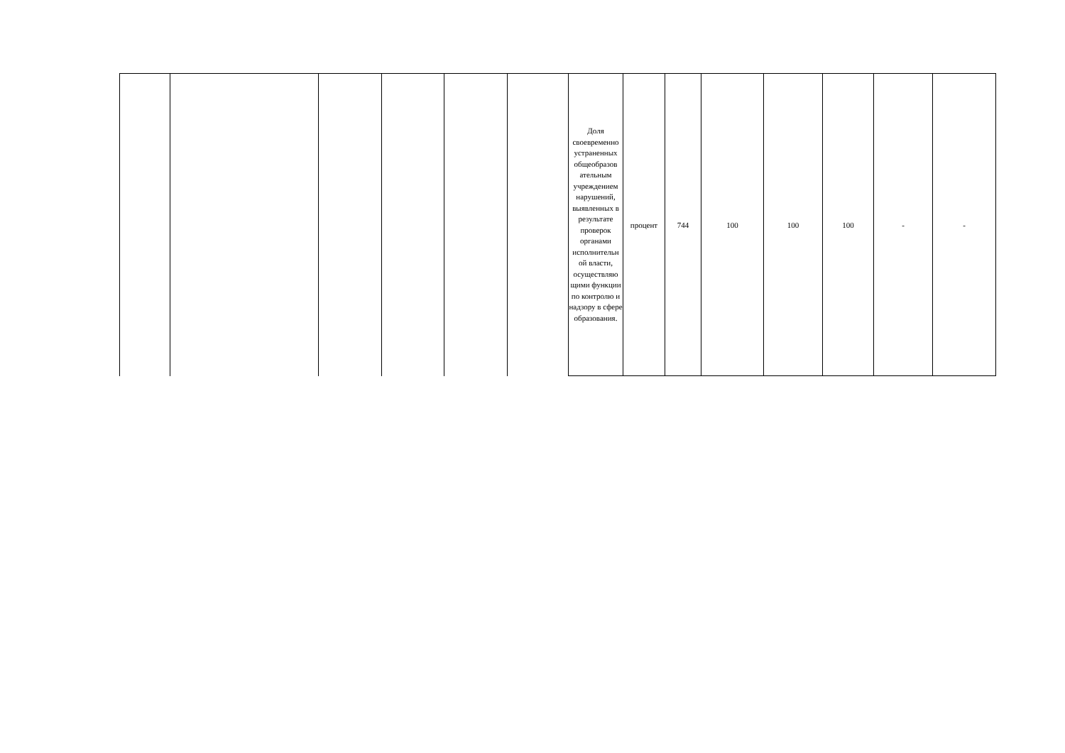| | | | | | | Доля своевременно устраненных общеобразов ательным учреждением нарушений, выявленных в результате проверок органами исполнительн ой власти, осуществляю щими функции по контролю и надзору в сфере образования. | процент | 744 | 100 | 100 | 100 | - | - |